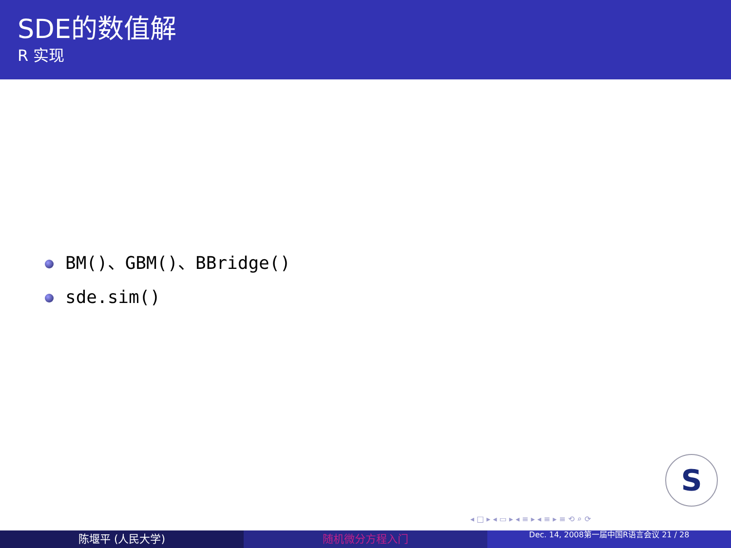SDE的数值解
R 实现
BM()、GBM()、BBridge()
sde.sim()
S
◂ □ ▸ ◂ ▭ ▸ ◂ ≡ ▸ ◂ ≡ ▸ ≡ ⟲ ⌕ ⟳
陈堰平 (人民大学) 随机微分方程入门
Dec. 14, 2008第一届中国R语言会议 21 / 28